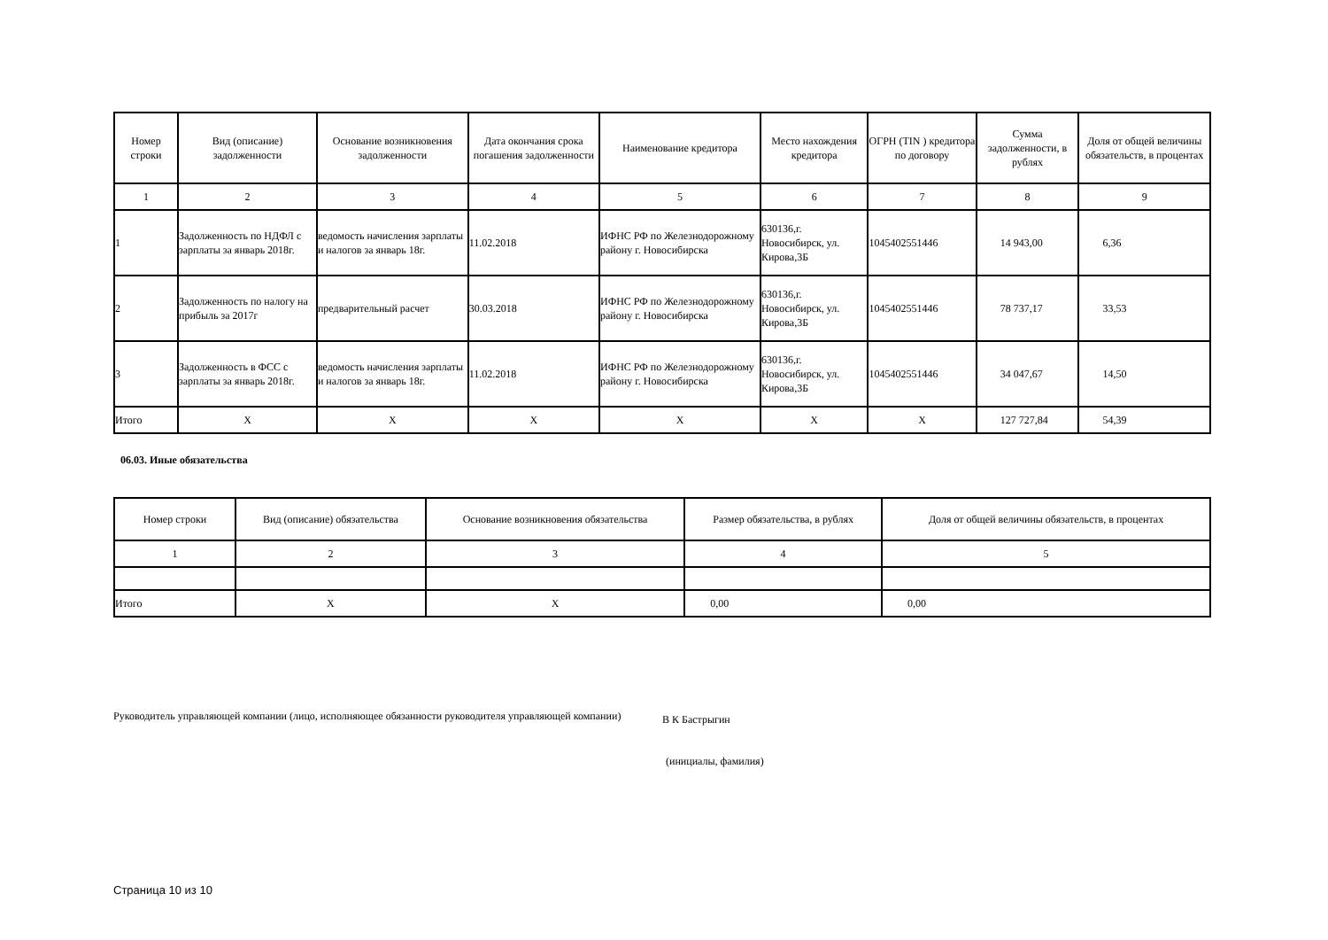| Номер строки | Вид (описание) задолженности | Основание возникновения задолженности | Дата окончания срока погашения задолженности | Наименование кредитора | Место нахождения кредитора | ОГРН (TIN ) кредитора по договору | Сумма задолженности, в рублях | Доля от общей величины обязательств, в процентах |
| --- | --- | --- | --- | --- | --- | --- | --- | --- |
| 1 | 2 | 3 | 4 | 5 | 6 | 7 | 8 | 9 |
| 1 | Задолженность по НДФЛ с зарплаты за январь 2018г. | ведомость начисления зарплаты и налогов за январь 18г. | 11.02.2018 | ИФНС РФ по Железнодорожному району г. Новосибирска | 630136,г. Новосибирск, ул. Кирова,3Б | 1045402551446 | 14 943,00 | 6,36 |
| 2 | Задолженность по налогу на прибыль за 2017г | предварительный расчет | 30.03.2018 | ИФНС РФ по Железнодорожному району г. Новосибирска | 630136,г. Новосибирск, ул. Кирова,3Б | 1045402551446 | 78 737,17 | 33,53 |
| 3 | Задолженность в ФСС с зарплаты за январь 2018г. | ведомость начисления зарплаты и налогов за январь 18г. | 11.02.2018 | ИФНС РФ по Железнодорожному району г. Новосибирска | 630136,г. Новосибирск, ул. Кирова,3Б | 1045402551446 | 34 047,67 | 14,50 |
| Итого | X | X | X | X | X | X | 127 727,84 | 54,39 |
06.03. Иные обязательства
| Номер строки | Вид (описание) обязательства | Основание возникновения обязательства | Размер обязательства, в рублях | Доля от общей величины обязательств, в процентах |
| --- | --- | --- | --- | --- |
| 1 | 2 | 3 | 4 | 5 |
| Итого | X | X | 0,00 | 0,00 |
Руководитель управляющей компании (лицо, исполняющее обязанности руководителя управляющей компании)
В К Бастрыгин
(инициалы, фамилия)
Страница 10 из 10